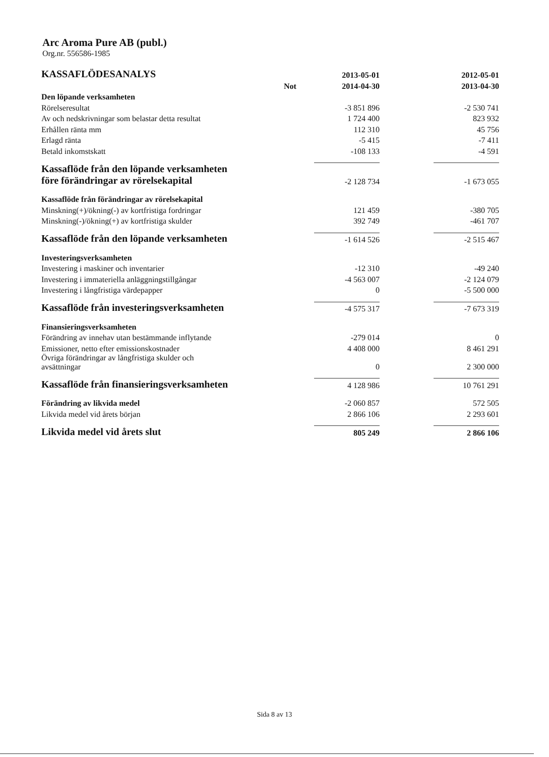Arc Aroma Pure AB (publ.)
Org.nr. 556586-1985
| KASSAFLÖDESANALYS | | 2013-05-01 | | 2012-05-01 |
| --- | --- | --- | --- | --- |
| | Not | 2014-04-30 | | 2013-04-30 |
| Den löpande verksamheten | | | | |
| Rörelseresultat | | -3 851 896 | | -2 530 741 |
| Av och nedskrivningar som belastar detta resultat | | 1 724 400 | | 823 932 |
| Erhållen ränta mm | | 112 310 | | 45 756 |
| Erlagd ränta | | -5 415 | | -7 411 |
| Betald inkomstskatt | | -108 133 | | -4 591 |
| Kassaflöde från den löpande verksamheten före förändringar av rörelsekapital | | -2 128 734 | | -1 673 055 |
| Kassaflöde från förändringar av rörelsekapital | | | | |
| Minskning(+)/ökning(-) av kortfristiga fordringar | | 121 459 | | -380 705 |
| Minskning(-)/ökning(+) av kortfristiga skulder | | 392 749 | | -461 707 |
| Kassaflöde från den löpande verksamheten | | -1 614 526 | | -2 515 467 |
| Investeringsverksamheten | | | | |
| Investering i maskiner och inventarier | | -12 310 | | -49 240 |
| Investering i immateriella anläggningstillgångar | | -4 563 007 | | -2 124 079 |
| Investering i långfristiga värdepapper | | 0 | | -5 500 000 |
| Kassaflöde från investeringsverksamheten | | -4 575 317 | | -7 673 319 |
| Finansieringsverksamheten | | | | |
| Förändring av innehav utan bestämmande inflytande | | -279 014 | | 0 |
| Emissioner, netto efter emissionskostnader | | 4 408 000 | | 8 461 291 |
| Övriga förändringar av långfristiga skulder och avsättningar | | 0 | | 2 300 000 |
| Kassaflöde från finansieringsverksamheten | | 4 128 986 | | 10 761 291 |
| Förändring av likvida medel | | -2 060 857 | | 572 505 |
| Likvida medel vid årets början | | 2 866 106 | | 2 293 601 |
| Likvida medel vid årets slut | | 805 249 | | 2 866 106 |
Sida 8 av 13